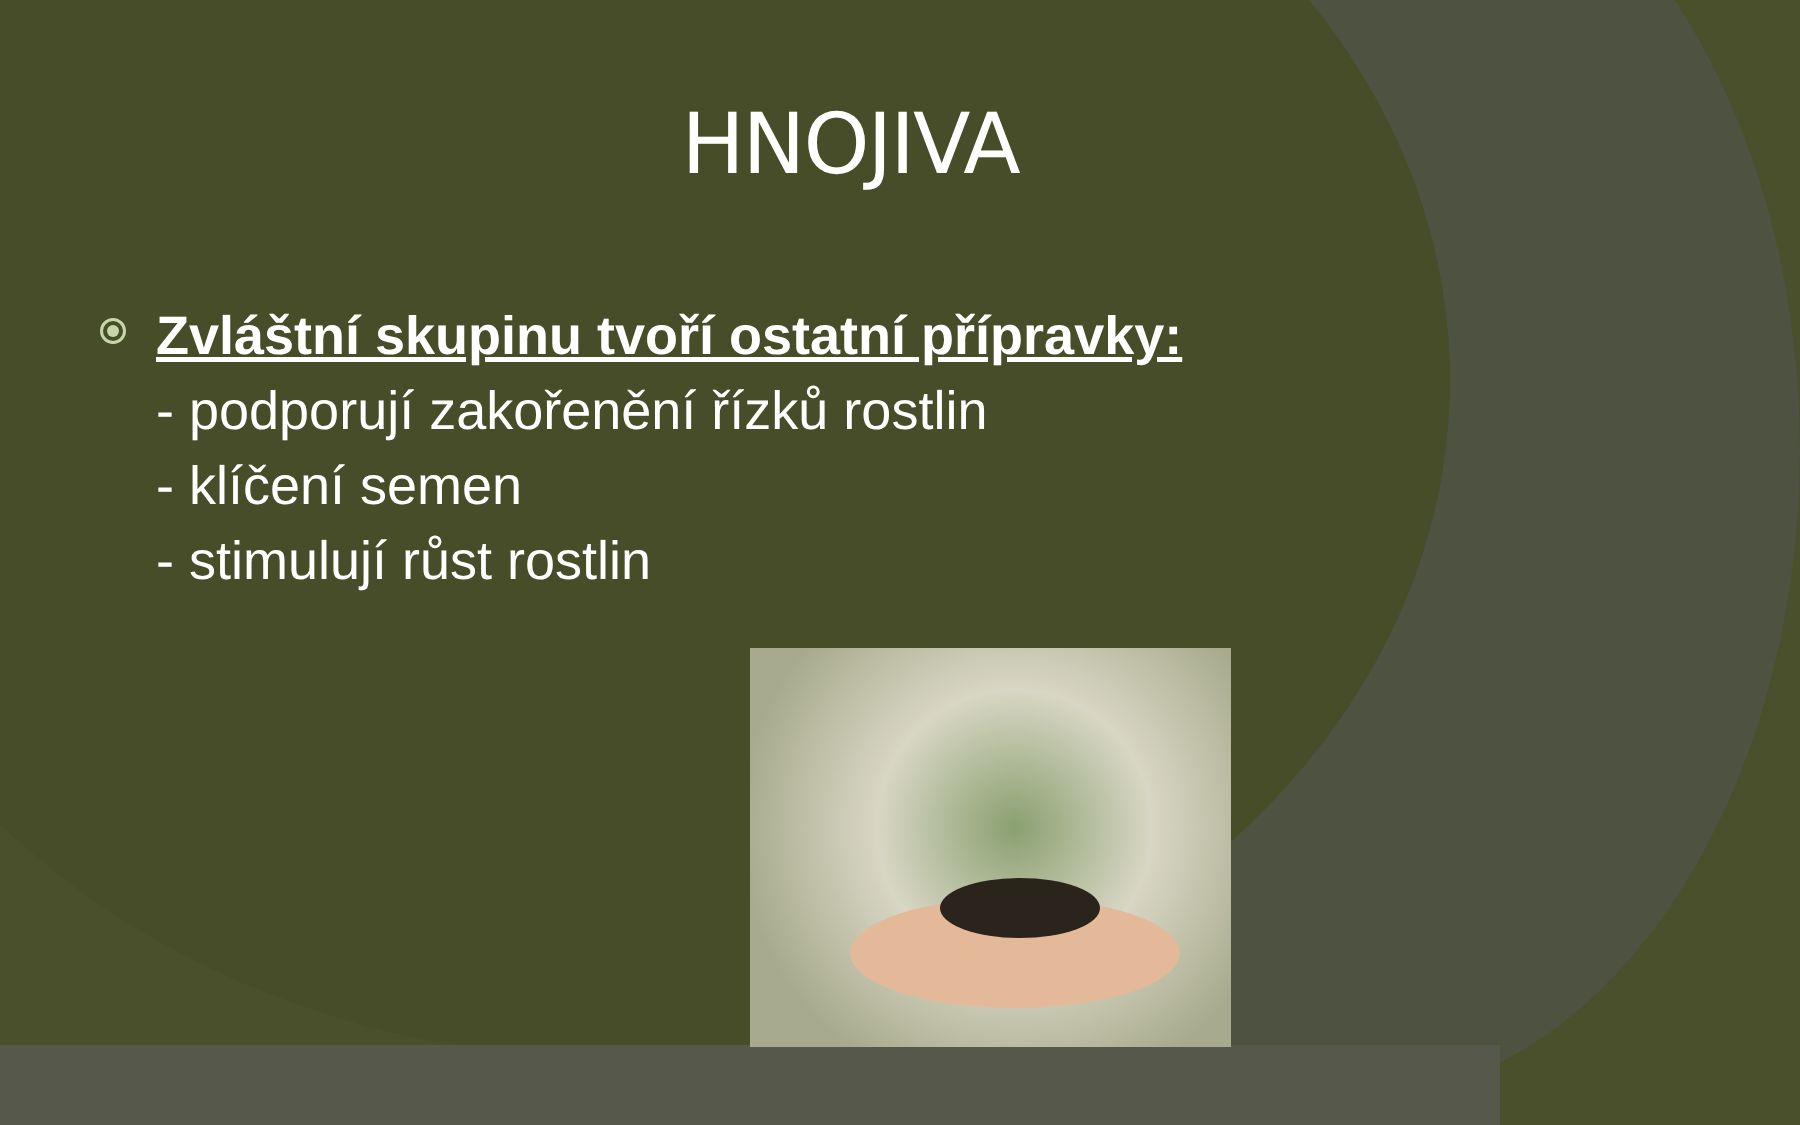HNOJIVA
Zvláštní skupinu tvoří ostatní přípravky:
- podporují zakořenění řízků rostlin
- klíčení semen
- stimulují růst rostlin